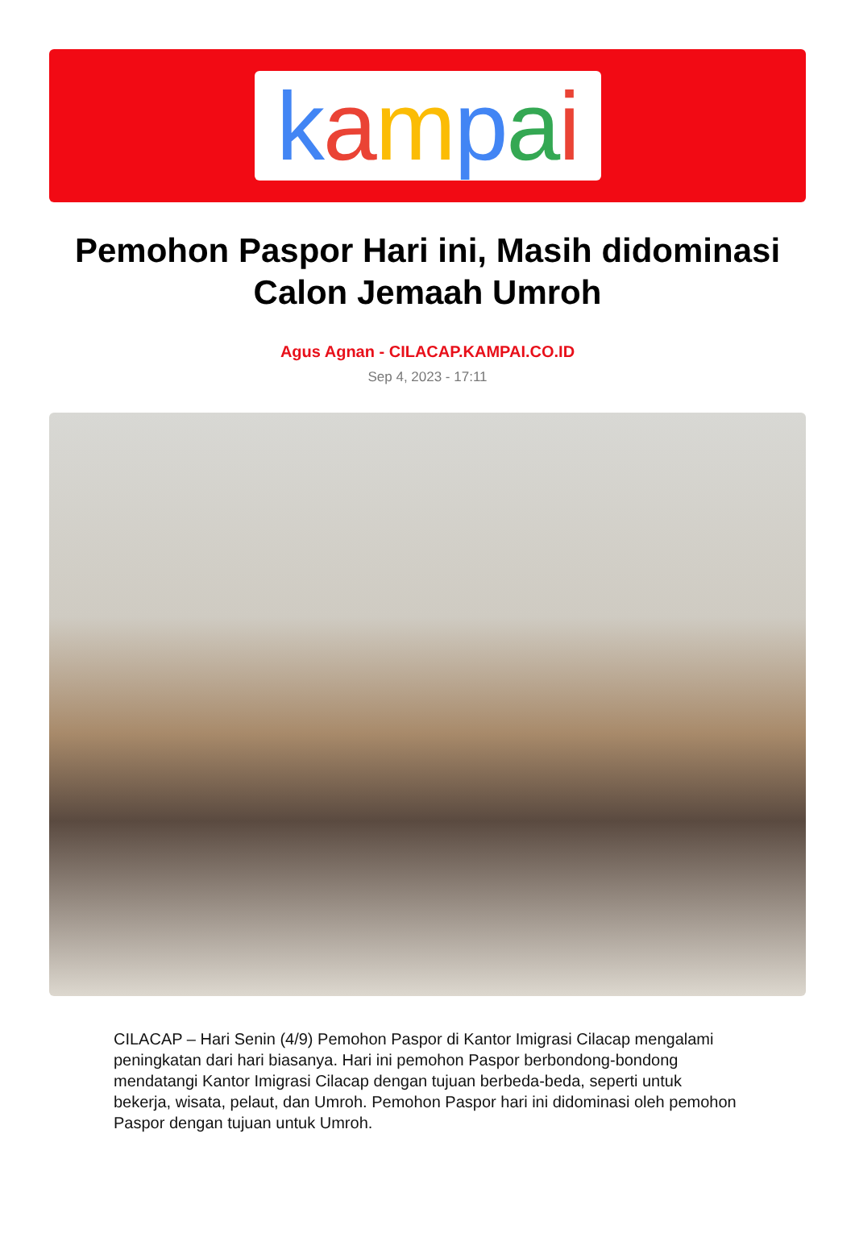kampai
Pemohon Paspor Hari ini, Masih didominasi Calon Jemaah Umroh
Agus Agnan - CILACAP.KAMPAI.CO.ID
Sep 4, 2023 - 17:11
CILACAP – Hari Senin (4/9) Pemohon Paspor di Kantor Imigrasi Cilacap mengalami peningkatan dari hari biasanya. Hari ini pemohon Paspor berbondong-bondong mendatangi Kantor Imigrasi Cilacap dengan tujuan berbeda-beda, seperti untuk bekerja, wisata, pelaut, dan Umroh. Pemohon Paspor hari ini didominasi oleh pemohon Paspor dengan tujuan untuk Umroh.